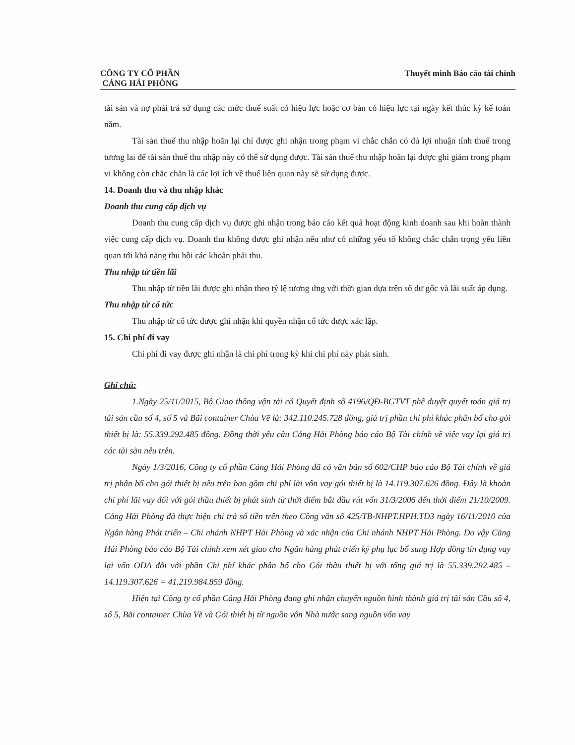CÔNG TY CỔ PHẦN
CẢNG HẢI PHÒNG
Thuyết minh Báo cáo tài chính
tài sản và nợ phải trả sử dụng các mức thuế suất có hiệu lực hoặc cơ bản có hiệu lực tại ngày kết thúc kỳ kế toán năm.
Tài sản thuế thu nhập hoãn lại chỉ được ghi nhận trong phạm vi chắc chắn có đủ lợi nhuận tính thuế trong tương lai để tài sản thuế thu nhập này có thể sử dụng được. Tài sản thuế thu nhập hoãn lại được ghi giảm trong phạm vi không còn chắc chắn là các lợi ích về thuế liên quan này sẽ sử dụng được.
14. Doanh thu và thu nhập khác
Doanh thu cung cấp dịch vụ
Doanh thu cung cấp dịch vụ được ghi nhận trong báo cáo kết quả hoạt động kinh doanh sau khi hoàn thành việc cung cấp dịch vụ. Doanh thu không được ghi nhận nếu như có những yếu tố không chắc chắn trọng yếu liên quan tới khả năng thu hồi các khoản phải thu.
Thu nhập từ tiền lãi
Thu nhập từ tiền lãi được ghi nhận theo tỷ lệ tương ứng với thời gian dựa trên số dư gốc và lãi suất áp dụng.
Thu nhập từ cổ tức
Thu nhập từ cổ tức được ghi nhận khi quyền nhận cổ tức được xác lập.
15. Chi phí đi vay
Chi phí đi vay được ghi nhận là chi phí trong kỳ khi chi phí này phát sinh.
Ghi chú:
1.Ngày 25/11/2015, Bộ Giao thông vận tải có Quyết định số 4196/QĐ-BGTVT phê duyệt quyết toán giá trị tài sản cầu số 4, số 5 và Bãi container Chùa Vẽ là: 342.110.245.728 đồng, giá trị phần chi phí khác phân bổ cho gói thiết bị là: 55.339.292.485 đồng. Đồng thời yêu cầu Cảng Hải Phòng báo cáo Bộ Tài chính về việc vay lại giá trị các tài sản nêu trên.
Ngày 1/3/2016, Công ty cổ phần Cảng Hải Phòng đã có văn bản số 602/CHP báo cáo Bộ Tài chính về giá trị phân bổ cho gói thiết bị nêu trên bao gồm chi phí lãi vốn vay gói thiết bị là 14.119.307.626 đồng. Đây là khoản chi phí lãi vay đối với gói thầu thiết bị phát sinh từ thời điểm bắt đầu rút vốn 31/3/2006 đến thời điểm 21/10/2009. Cảng Hải Phòng đã thực hiện chi trả số tiền trên theo Công văn số 425/TB-NHPT.HPH.TD3 ngày 16/11/2010 của Ngân hàng Phát triển – Chi nhánh NHPT Hải Phòng và xác nhận của Chi nhánh NHPT Hải Phòng. Do vậy Cảng Hải Phòng báo cáo Bộ Tài chính xem xét giao cho Ngân hàng phát triển ký phụ lục bổ sung Hợp đồng tín dụng vay lại vốn ODA đối với phần Chi phí khác phân bổ cho Gói thầu thiết bị với tổng giá trị là 55.339.292.485 – 14.119.307.626 = 41.219.984.859 đồng.
Hiện tại Công ty cổ phần Cảng Hải Phòng đang ghi nhận chuyển nguồn hình thành giá trị tài sản Cầu số 4, số 5, Bãi container Chùa Vẽ và Gói thiết bị từ nguồn vốn Nhà nước sang nguồn vốn vay